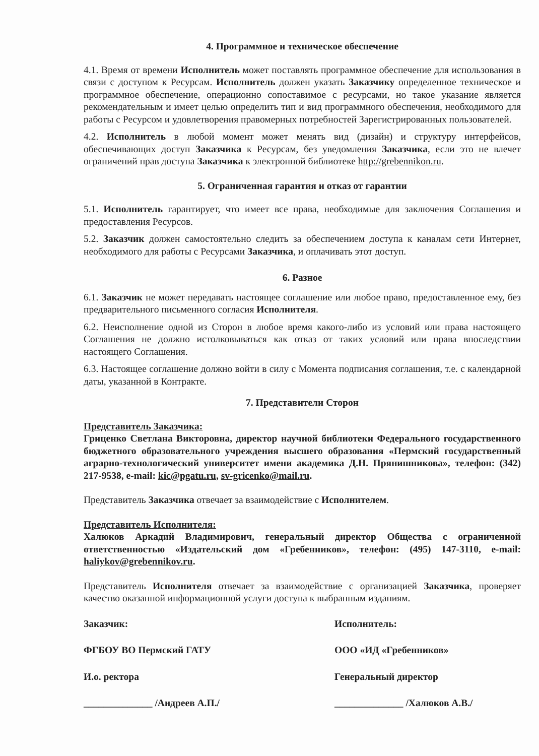4. Программное и техническое обеспечение
4.1. Время от времени Исполнитель может поставлять программное обеспечение для использования в связи с доступом к Ресурсам. Исполнитель должен указать Заказчику определенное техническое и программное обеспечение, операционно сопоставимое с ресурсами, но такое указание является рекомендательным и имеет целью определить тип и вид программного обеспечения, необходимого для работы с Ресурсом и удовлетворения правомерных потребностей Зарегистрированных пользователей.
4.2. Исполнитель в любой момент может менять вид (дизайн) и структуру интерфейсов, обеспечивающих доступ Заказчика к Ресурсам, без уведомления Заказчика, если это не влечет ограничений прав доступа Заказчика к электронной библиотеке http://grebennikon.ru.
5. Ограниченная гарантия и отказ от гарантии
5.1. Исполнитель гарантирует, что имеет все права, необходимые для заключения Соглашения и предоставления Ресурсов.
5.2. Заказчик должен самостоятельно следить за обеспечением доступа к каналам сети Интернет, необходимого для работы с Ресурсами Заказчика, и оплачивать этот доступ.
6. Разное
6.1. Заказчик не может передавать настоящее соглашение или любое право, предоставленное ему, без предварительного письменного согласия Исполнителя.
6.2. Неисполнение одной из Сторон в любое время какого-либо из условий или права настоящего Соглашения не должно истолковываться как отказ от таких условий или права впоследствии настоящего Соглашения.
6.3. Настоящее соглашение должно войти в силу с Момента подписания соглашения, т.е. с календарной даты, указанной в Контракте.
7. Представители Сторон
Представитель Заказчика:
Гриценко Светлана Викторовна, директор научной библиотеки Федерального государственного бюджетного образовательного учреждения высшего образования «Пермский государственный аграрно-технологический университет имени академика Д.Н. Прянишникова», телефон: (342) 217-9538, e-mail: kic@pgatu.ru, sv-gricenko@mail.ru.
Представитель Заказчика отвечает за взаимодействие с Исполнителем.
Представитель Исполнителя:
Халюков Аркадий Владимирович, генеральный директор Общества с ограниченной ответственностью «Издательский дом «Гребенников», телефон: (495) 147-3110, e-mail: haliykov@grebennikov.ru.
Представитель Исполнителя отвечает за взаимодействие с организацией Заказчика, проверяет качество оказанной информационной услуги доступа к выбранным изданиям.
Заказчик:
ФГБОУ ВО Пермский ГАТУ
И.о. ректора
______________ /Андреев А.П./
Исполнитель:
ООО «ИД «Гребенников»
Генеральный директор
______________ /Халюков А.В./